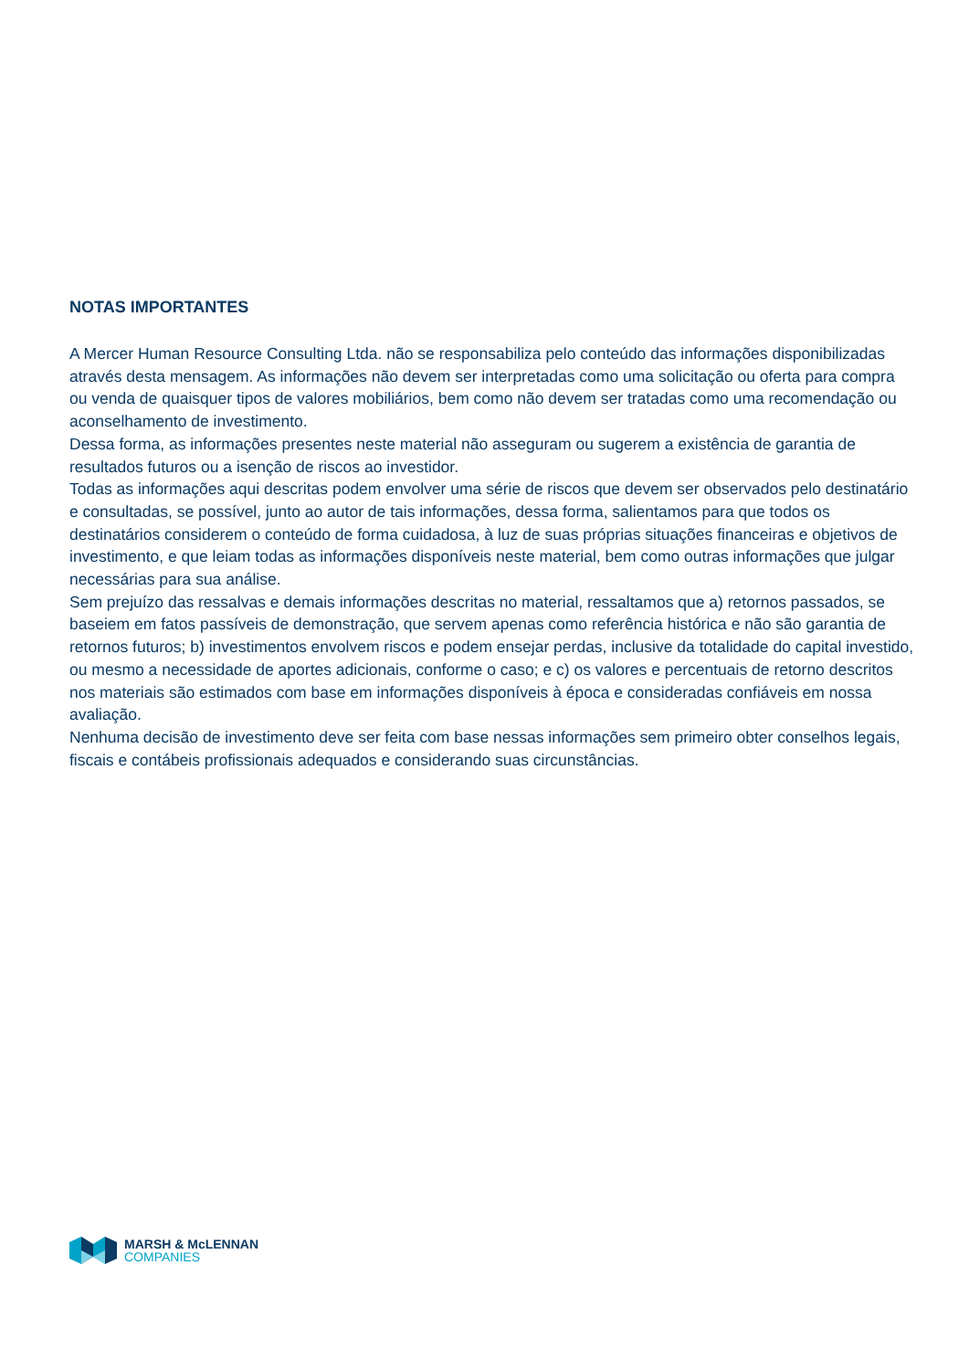NOTAS IMPORTANTES
A Mercer Human Resource Consulting Ltda. não se responsabiliza pelo conteúdo das informações disponibilizadas através desta mensagem. As informações não devem ser interpretadas como uma solicitação ou oferta para compra ou venda de quaisquer tipos de valores mobiliários, bem como não devem ser tratadas como uma recomendação ou aconselhamento de investimento.
Dessa forma, as informações presentes neste material não asseguram ou sugerem a existência de garantia de resultados futuros ou a isenção de riscos ao investidor.
Todas as informações aqui descritas podem envolver uma série de riscos que devem ser observados pelo destinatário e consultadas, se possível, junto ao autor de tais informações, dessa forma, salientamos para que todos os destinatários considerem o conteúdo de forma cuidadosa, à luz de suas próprias situações financeiras e objetivos de investimento, e que leiam todas as informações disponíveis neste material, bem como outras informações que julgar necessárias para sua análise.
Sem prejuízo das ressalvas e demais informações descritas no material, ressaltamos que a) retornos passados, se baseiem em fatos passíveis de demonstração, que servem apenas como referência histórica e não são garantia de retornos futuros; b) investimentos envolvem riscos e podem ensejar perdas, inclusive da totalidade do capital investido, ou mesmo a necessidade de aportes adicionais, conforme o caso; e c) os valores e percentuais de retorno descritos nos materiais são estimados com base em informações disponíveis à época e consideradas confiáveis em nossa avaliação.
Nenhuma decisão de investimento deve ser feita com base nessas informações sem primeiro obter conselhos legais, fiscais e contábeis profissionais adequados e considerando suas circunstâncias.
MARSH & McLENNAN
COMPANIES